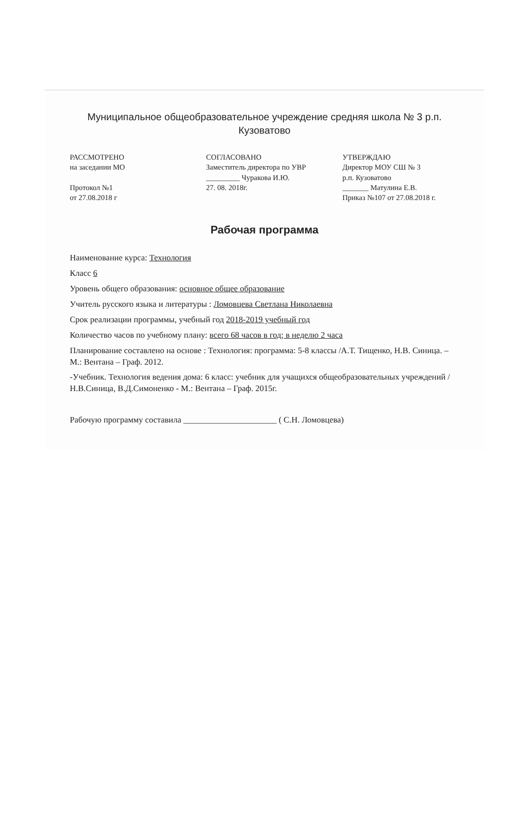Муниципальное общеобразовательное учреждение средняя школа № 3 р.п. Кузоватово
РАССМОТРЕНО
на заседании МО
Протокол №1
от 27.08.2018 г
СОГЛАСОВАНО
Заместитель директора по УВР
_________ Чуракова И.Ю.
27. 08. 2018г.
УТВЕРЖДАЮ
Директор МОУ СШ № 3
р.п. Кузоватово
_______ Матулина Е.В.
Приказ №107 от 27.08.2018 г.
Рабочая программа
Наименование курса: Технология
Класс 6
Уровень общего образования: основное общее образование
Учитель русского языка и литературы : Ломовцева Светлана Николаевна
Срок реализации программы, учебный год 2018-2019 учебный год
Количество часов по учебному плану: всего 68 часов в год; в неделю 2 часа
Планирование составлено на основе : Технология: программа: 5-8 классы /А.Т. Тищенко, Н.В. Синица. – М.: Вентана – Граф. 2012.
-Учебник. Технология ведения дома: 6 класс: учебник для учащихся общеобразовательных учреждений /Н.В.Синица, В.Д.Симоненко - М.: Вентана – Граф. 2015г.
Рабочую программу составила ______________________ ( С.Н. Ломовцева)